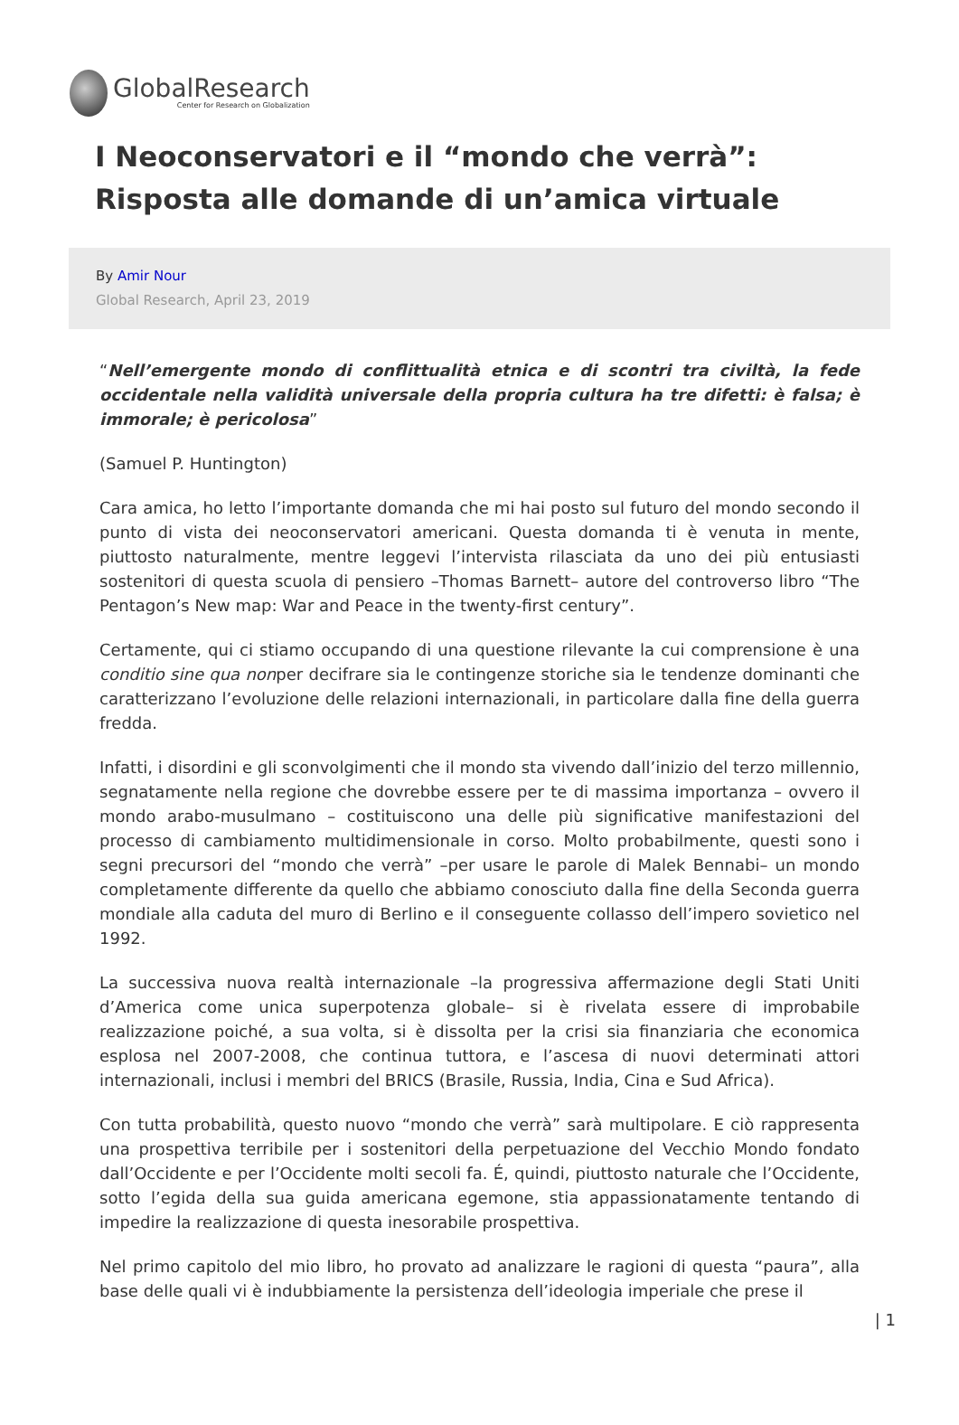GlobalResearch
Center for Research on Globalization
I Neoconservatori e il “mondo che verrà”: Risposta alle domande di un’amica virtuale
By Amir Nour
Global Research, April 23, 2019
“Nell’emergente mondo di conflittualità etnica e di scontri tra civiltà, la fede occidentale nella validità universale della propria cultura ha tre difetti: è falsa; è immorale; è pericolosa”
(Samuel P. Huntington)
Cara amica, ho letto l’importante domanda che mi hai posto sul futuro del mondo secondo il punto di vista dei neoconservatori americani. Questa domanda ti è venuta in mente, piuttosto naturalmente, mentre leggevi l’intervista rilasciata da uno dei più entusiasti sostenitori di questa scuola di pensiero –Thomas Barnett– autore del controverso libro “The Pentagon’s New map: War and Peace in the twenty-first century”.
Certamente, qui ci stiamo occupando di una questione rilevante la cui comprensione è una conditio sine qua nonper decifrare sia le contingenze storiche sia le tendenze dominanti che caratterizzano l’evoluzione delle relazioni internazionali, in particolare dalla fine della guerra fredda.
Infatti, i disordini e gli sconvolgimenti che il mondo sta vivendo dall’inizio del terzo millennio, segnatamente nella regione che dovrebbe essere per te di massima importanza – ovvero il mondo arabo-musulmano – costituiscono una delle più significative manifestazioni del processo di cambiamento multidimensionale in corso. Molto probabilmente, questi sono i segni precursori del “mondo che verrà” –per usare le parole di Malek Bennabi– un mondo completamente differente da quello che abbiamo conosciuto dalla fine della Seconda guerra mondiale alla caduta del muro di Berlino e il conseguente collasso dell’impero sovietico nel 1992.
La successiva nuova realtà internazionale –la progressiva affermazione degli Stati Uniti d’America come unica superpotenza globale– si è rivelata essere di improbabile realizzazione poiché, a sua volta, si è dissolta per la crisi sia finanziaria che economica esplosa nel 2007-2008, che continua tuttora, e l’ascesa di nuovi determinati attori internazionali, inclusi i membri del BRICS (Brasile, Russia, India, Cina e Sud Africa).
Con tutta probabilità, questo nuovo “mondo che verrà” sarà multipolare. E ciò rappresenta una prospettiva terribile per i sostenitori della perpetuazione del Vecchio Mondo fondato dall’Occidente e per l’Occidente molti secoli fa. É, quindi, piuttosto naturale che l’Occidente, sotto l’egida della sua guida americana egemone, stia appassionatamente tentando di impedire la realizzazione di questa inesorabile prospettiva.
Nel primo capitolo del mio libro, ho provato ad analizzare le ragioni di questa “paura”, alla base delle quali vi è indubbiamente la persistenza dell’ideologia imperiale che prese il
| 1